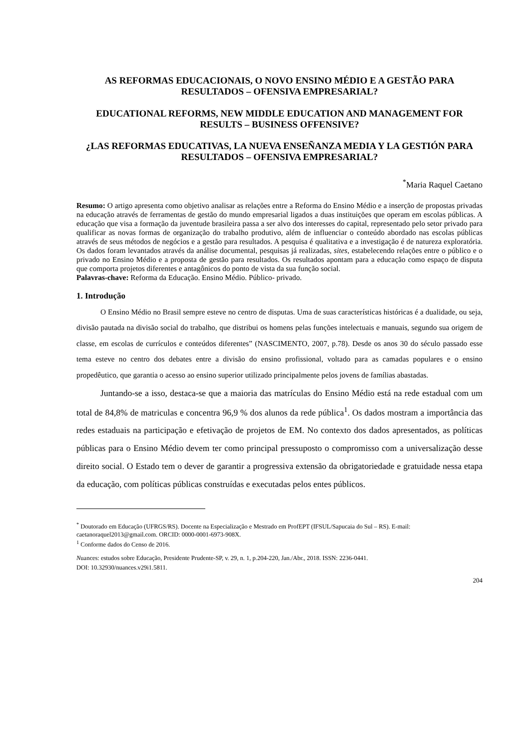AS REFORMAS EDUCACIONAIS, O NOVO ENSINO MÉDIO E A GESTÃO PARA RESULTADOS – OFENSIVA EMPRESARIAL?
EDUCATIONAL REFORMS, NEW MIDDLE EDUCATION AND MANAGEMENT FOR RESULTS – BUSINESS OFFENSIVE?
¿LAS REFORMAS EDUCATIVAS, LA NUEVA ENSEÑANZA MEDIA Y LA GESTIÓN PARA RESULTADOS – OFENSIVA EMPRESARIAL?
<sup>*</sup> Maria Raquel Caetano
Resumo: O artigo apresenta como objetivo analisar as relações entre a Reforma do Ensino Médio e a inserção de propostas privadas na educação através de ferramentas de gestão do mundo empresarial ligados a duas instituições que operam em escolas públicas. A educação que visa a formação da juventude brasileira passa a ser alvo dos interesses do capital, representado pelo setor privado para qualificar as novas formas de organização do trabalho produtivo, além de influenciar o conteúdo abordado nas escolas públicas através de seus métodos de negócios e a gestão para resultados. A pesquisa é qualitativa e a investigação é de natureza exploratória. Os dados foram levantados através da análise documental, pesquisas já realizadas, sites, estabelecendo relações entre o público e o privado no Ensino Médio e a proposta de gestão para resultados. Os resultados apontam para a educação como espaço de disputa que comporta projetos diferentes e antagônicos do ponto de vista da sua função social.
Palavras-chave: Reforma da Educação. Ensino Médio. Público- privado.
1. Introdução
O Ensino Médio no Brasil sempre esteve no centro de disputas. Uma de suas características históricas é a dualidade, ou seja, divisão pautada na divisão social do trabalho, que distribui os homens pelas funções intelectuais e manuais, segundo sua origem de classe, em escolas de currículos e conteúdos diferentes” (NASCIMENTO, 2007, p.78). Desde os anos 30 do século passado esse tema esteve no centro dos debates entre a divisão do ensino profissional, voltado para as camadas populares e o ensino propedêutico, que garantia o acesso ao ensino superior utilizado principalmente pelos jovens de famílias abastadas.
Juntando-se a isso, destaca-se que a maioria das matrículas do Ensino Médio está na rede estadual com um total de 84,8% de matriculas e concentra 96,9 % dos alunos da rede pública<sup>1</sup>. Os dados mostram a importância das redes estaduais na participação e efetivação de projetos de EM. No contexto dos dados apresentados, as políticas públicas para o Ensino Médio devem ter como principal pressuposto o compromisso com a universalização desse direito social. O Estado tem o dever de garantir a progressiva extensão da obrigatoriedade e gratuidade nessa etapa da educação, com políticas públicas construídas e executadas pelos entes públicos.
<sup>*</sup> Doutorado em Educação (UFRGS/RS). Docente na Especialização e Mestrado em ProfEPT (IFSUL/Sapucaia do Sul – RS). E-mail: caetanoraquel2013@gmail.com. ORCID: 0000-0001-6973-908X.
<sup>1</sup> Conforme dados do Censo de 2016.
Nuances: estudos sobre Educação, Presidente Prudente-SP, v. 29, n. 1, p.204-220, Jan./Abr., 2018. ISSN: 2236-0441.
DOI: 10.32930/nuances.v29i1.5811.
204